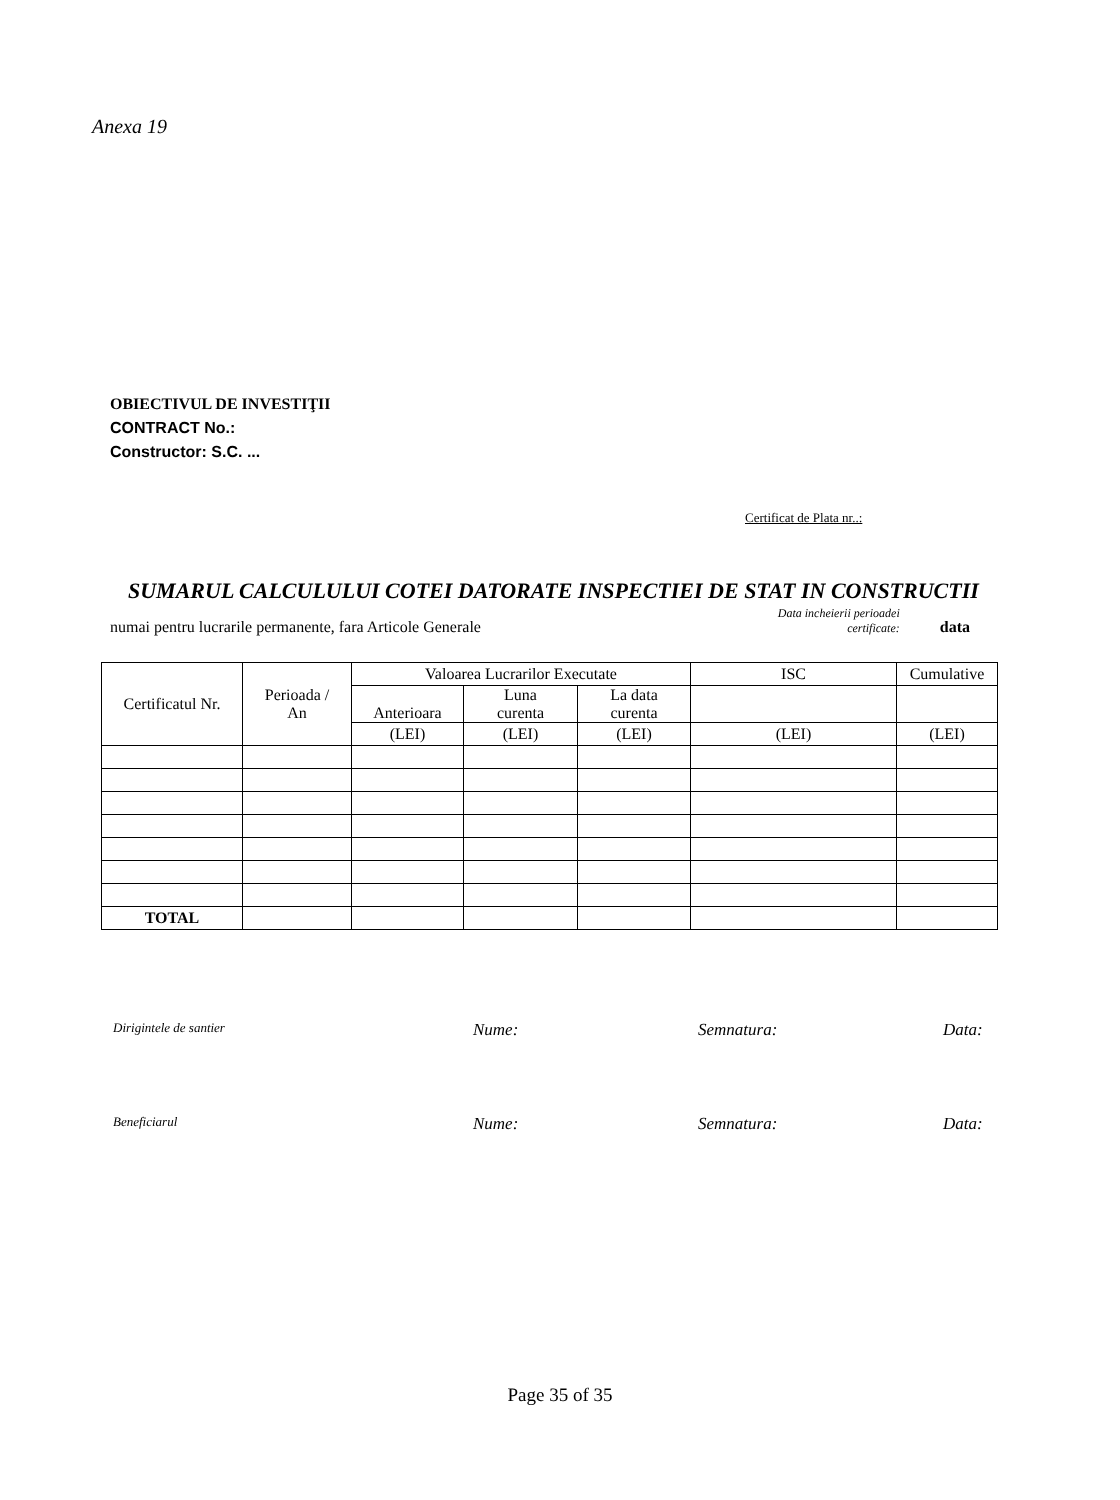Anexa 19
OBIECTIVUL DE INVESTIŢII
CONTRACT No.:
Constructor: S.C. ...
Certificat de Plata nr..:
SUMARUL CALCULULUI COTEI DATORATE INSPECTIEI DE STAT IN CONSTRUCTII
numai pentru lucrarile permanente, fara Articole Generale Data incheierii perioadei
certificate: data
| Certificatul Nr. | Perioada / An | Valoarea Lucrarilor Executate | | | ISC | Cumulative |
| --- | --- | --- | --- | --- | --- | --- |
| | | Anterioara | Luna curenta | La data curenta | | |
| | | (LEI) | (LEI) | (LEI) | (LEI) | (LEI) |
| TOTAL | | | | | | |
Dirigintele de santier Nume: Semnatura: Data:
Beneficiarul Nume: Semnatura: Data:
Page 35 of 35